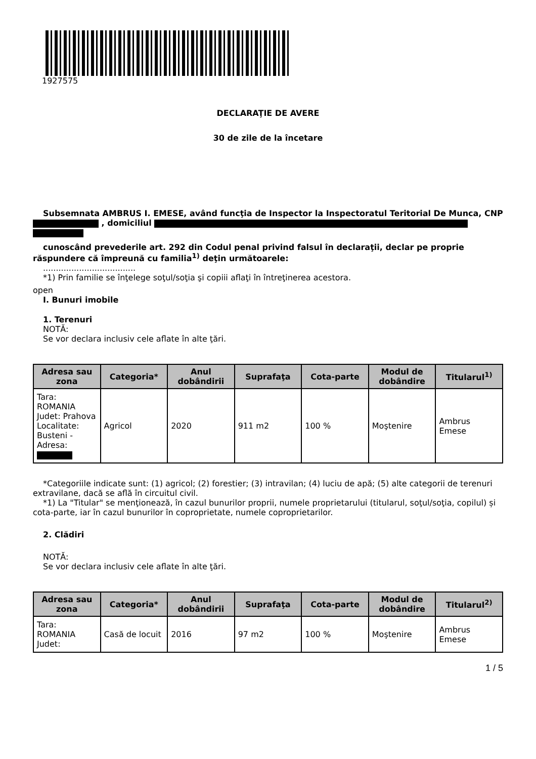1927575
DECLARAŢIE DE AVERE
30 de zile de la încetare
Subsemnata AMBRUS I. EMESE, având funcţia de Inspector la Inspectoratul Teritorial De Munca, CNP , domiciliul
cunoscând prevederile art. 292 din Codul penal privind falsul în declaraţii, declar pe proprie răspundere că împreună cu familia<sup>1)</sup> deţin următoarele:
....................................
*1) Prin familie se înţelege soţul/soţia şi copiii aflaţi în întreţinerea acestora.
open
I. Bunuri imobile
1. Terenuri
NOTĂ:
Se vor declara inclusiv cele aflate în alte ţări.
| Adresa sau zona | Categoria* | Anul dobândirii | Suprafaţa | Cota-parte | Modul de dobândire | Titularul<sup>1)</sup> |
| --- | --- | --- | --- | --- | --- | --- |
| Tara: ROMANIA Judet: Prahova Localitate: Busteni - Adresa: | Agricol | 2020 | 911 m2 | 100 % | Moştenire | Ambrus Emese |
*Categoriile indicate sunt: (1) agricol; (2) forestier; (3) intravilan; (4) luciu de apă; (5) alte categorii de terenuri extravilane, dacă se află în circuitul civil.
*1) La "Titular" se menţionează, în cazul bunurilor proprii, numele proprietarului (titularul, soţul/soţia, copilul) și cota-parte, iar în cazul bunurilor în coproprietate, numele coproprietarilor.
2. Clădiri
NOTĂ:
Se vor declara inclusiv cele aflate în alte ţări.
| Adresa sau zona | Categoria* | Anul dobândirii | Suprafaţa | Cota-parte | Modul de dobândire | Titularul<sup>2)</sup> |
| --- | --- | --- | --- | --- | --- | --- |
| Tara: ROMANIA Judet: | Casă de locuit | 2016 | 97 m2 | 100 % | Moştenire | Ambrus Emese |
1 / 5